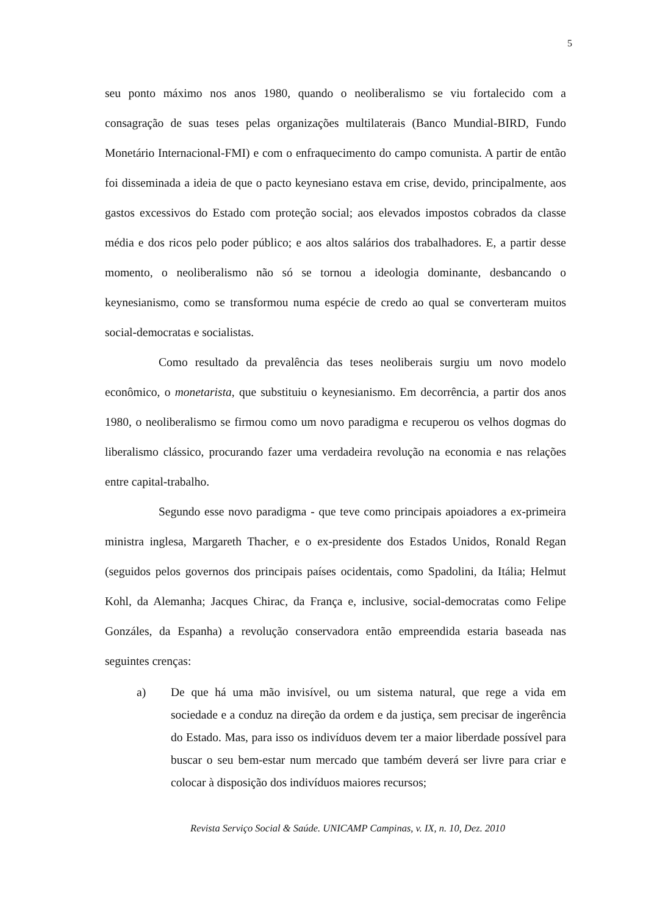5
seu ponto máximo nos anos 1980, quando o neoliberalismo se viu fortalecido com a consagração de suas teses pelas organizações multilaterais (Banco Mundial-BIRD, Fundo Monetário Internacional-FMI) e com o enfraquecimento do campo comunista. A partir de então foi disseminada a ideia de que o pacto keynesiano estava em crise, devido, principalmente, aos gastos excessivos do Estado com proteção social; aos elevados impostos cobrados da classe média e dos ricos pelo poder público; e aos altos salários dos trabalhadores. E, a partir desse momento, o neoliberalismo não só se tornou a ideologia dominante, desbancando o keynesianismo, como se transformou numa espécie de credo ao qual se converteram muitos social-democratas e socialistas.
Como resultado da prevalência das teses neoliberais surgiu um novo modelo econômico, o monetarista, que substituiu o keynesianismo. Em decorrência, a partir dos anos 1980, o neoliberalismo se firmou como um novo paradigma e recuperou os velhos dogmas do liberalismo clássico, procurando fazer uma verdadeira revolução na economia e nas relações entre capital-trabalho.
Segundo esse novo paradigma - que teve como principais apoiadores a ex-primeira ministra inglesa, Margareth Thacher, e o ex-presidente dos Estados Unidos, Ronald Regan (seguidos pelos governos dos principais países ocidentais, como Spadolini, da Itália; Helmut Kohl, da Alemanha; Jacques Chirac, da França e, inclusive, social-democratas como Felipe Gonzáles, da Espanha) a revolução conservadora então empreendida estaria baseada nas seguintes crenças:
a) De que há uma mão invisível, ou um sistema natural, que rege a vida em sociedade e a conduz na direção da ordem e da justiça, sem precisar de ingerência do Estado. Mas, para isso os indivíduos devem ter a maior liberdade possível para buscar o seu bem-estar num mercado que também deverá ser livre para criar e colocar à disposição dos indivíduos maiores recursos;
Revista Serviço Social & Saúde. UNICAMP Campinas, v. IX, n. 10, Dez. 2010